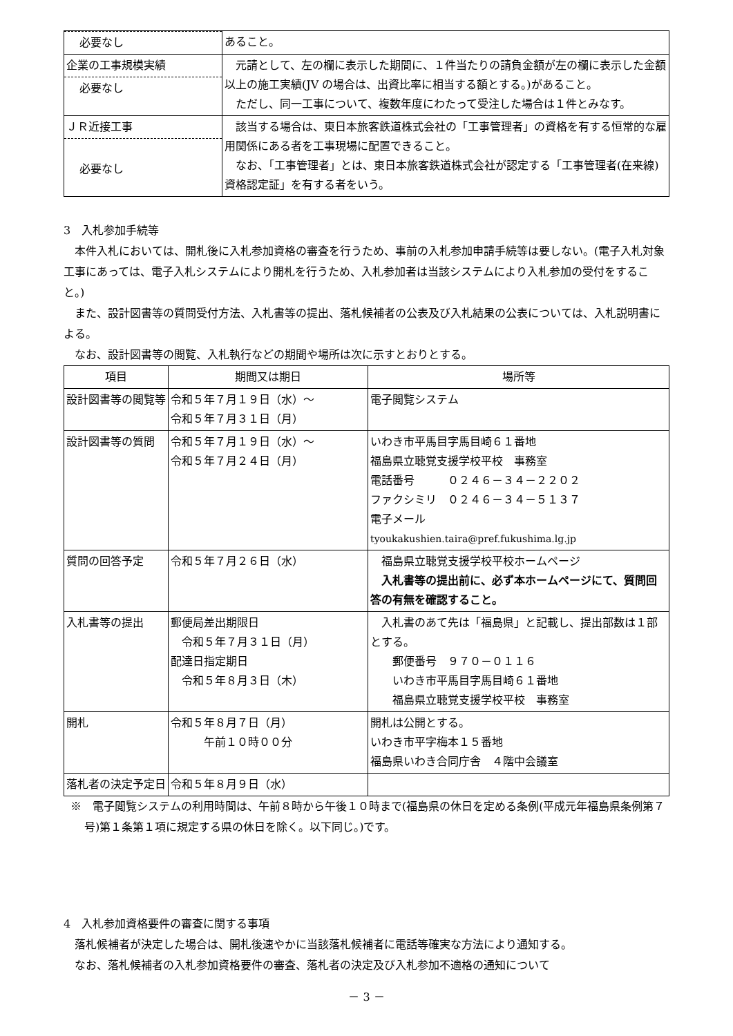| 必要なし | あること。 |
| 企業の工事規模実績 必要なし | 元請として、左の欄に表示した期間に、１件当たりの請負金額が左の欄に表示した金額以上の施工実績(JV の場合は、出資比率に相当する額とする。)があること。 ただし、同一工事について、複数年度にわたって受注した場合は１件とみなす。 |
| ＪＲ近接工事 必要なし | 該当する場合は、東日本旅客鉄道株式会社の「工事管理者」の資格を有する恒常的な雇用関係にある者を工事現場に配置できること。 なお、「工事管理者」とは、東日本旅客鉄道株式会社が認定する「工事管理者(在来線)資格認定証」を有する者をいう。 |
3　入札参加手続等
本件入札においては、開札後に入札参加資格の審査を行うため、事前の入札参加申請手続等は要しない。(電子入札対象工事にあっては、電子入札システムにより開札を行うため、入札参加者は当該システムにより入札参加の受付をすること。)
また、設計図書等の質問受付方法、入札書等の提出、落札候補者の公表及び入札結果の公表については、入札説明書による。
なお、設計図書等の閲覧、入札執行などの期間や場所は次に示すとおりとする。
| 項目 | 期間又は期日 | 場所等 |
| --- | --- | --- |
| 設計図書等の閲覧等 | 令和５年７月１９日（水）～ 令和５年７月３１日（月） | 電子閲覧システム |
| 設計図書等の質問 | 令和５年７月１９日（水）～ 令和５年７月２４日（月） | いわき市平馬目字馬目崎６１番地 福島県立聴覚支援学校平校 事務室 電話番号 ０２４６－３４－２２０２ ファクシミリ ０２４６－３４－５１３７ 電子メール tyoukakushien.taira@pref.fukushima.lg.jp |
| 質問の回答予定 | 令和５年７月２６日（水） | 福島県立聴覚支援学校平校ホームページ 入札書等の提出前に、必ず本ホームページにて、質問回答の有無を確認すること。 |
| 入札書等の提出 | 郵便局差出期限日 令和５年７月３１日（月） 配達日指定期日 令和５年８月３日（木） | 入札書のあて先は「福島県」と記載し、提出部数は１部とする。 郵便番号 ９７０－０１１６ いわき市平馬目字馬目崎６１番地 福島県立聴覚支援学校平校 事務室 |
| 開札 | 令和５年８月７日（月） 午前１０時００分 | 開札は公開とする。 いわき市平字梅本１５番地 福島県いわき合同庁舎 ４階中会議室 |
| 落札者の決定予定日 | 令和５年８月９日（水） | |
※　電子閲覧システムの利用時間は、午前８時から午後１０時まで(福島県の休日を定める条例(平成元年福島県条例第７号)第１条第１項に規定する県の休日を除く。以下同じ。)です。
4　入札参加資格要件の審査に関する事項
落札候補者が決定した場合は、開札後速やかに当該落札候補者に電話等確実な方法により通知する。
なお、落札候補者の入札参加資格要件の審査、落札者の決定及び入札参加不適格の通知について
－ 3 －